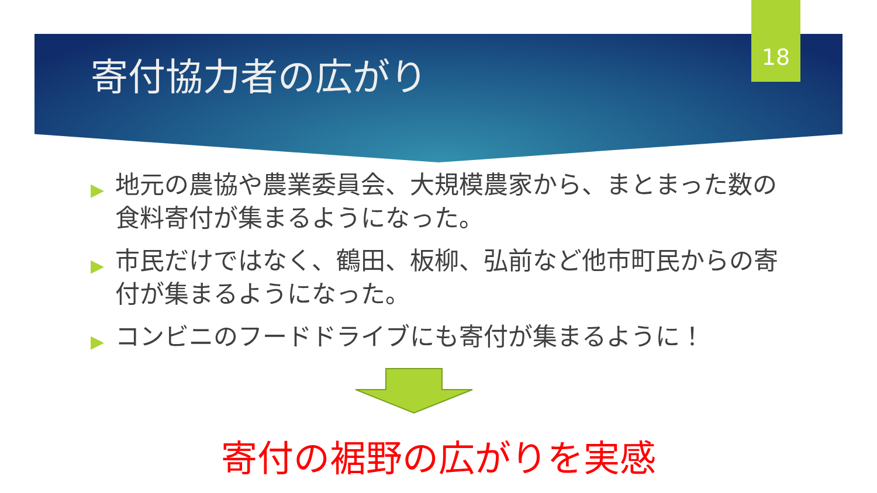18
寄付協力者の広がり
▶ 地元の農協や農業委員会、大規模農家から、まとまった数の食料寄付が集まるようになった。
▶ 市民だけではなく、鶴田、板柳、弘前など他市町民からの寄付が集まるようになった。
▶ コンビニのフードドライブにも寄付が集まるように！
寄付の裾野の広がりを実感